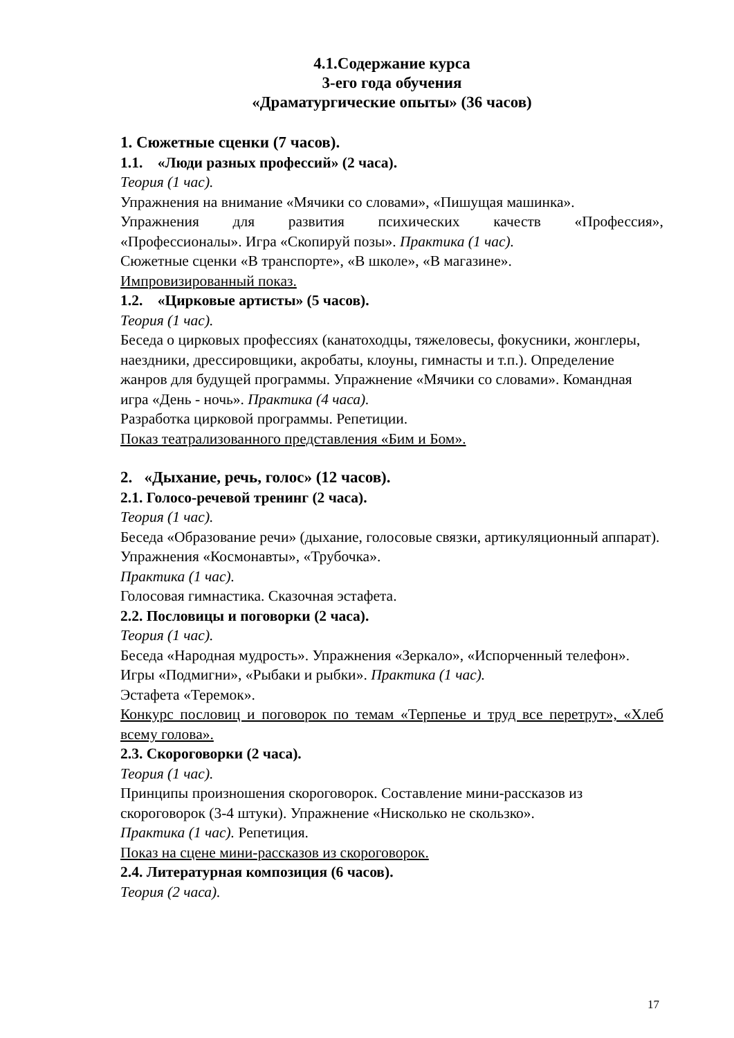4.1.Содержание курса
3-его года обучения
«Драматургические опыты» (36 часов)
1. Сюжетные сценки (7 часов).
1.1. «Люди разных профессий» (2 часа).
Теория (1 час).
Упражнения на внимание «Мячики со словами», «Пишущая машинка».
Упражнения для развития психических качеств «Профессия»,
«Профессионалы». Игра «Скопируй позы». Практика (1 час).
Сюжетные сценки «В транспорте», «В школе», «В магазине».
Импровизированный показ.
1.2. «Цирковые артисты» (5 часов).
Теория (1 час).
Беседа о цирковых профессиях (канатоходцы, тяжеловесы, фокусники, жонглеры, наездники, дрессировщики, акробаты, клоуны, гимнасты и т.п.). Определение жанров для будущей программы. Упражнение «Мячики со словами». Командная игра «День - ночь». Практика (4 часа).
Разработка цирковой программы. Репетиции.
Показ театрализованного представления «Бим и Бом».
2. «Дыхание, речь, голос» (12 часов).
2.1. Голосо-речевой тренинг (2 часа).
Теория (1 час).
Беседа «Образование речи» (дыхание, голосовые связки, артикуляционный аппарат). Упражнения «Космонавты», «Трубочка».
Практика (1 час).
Голосовая гимнастика. Сказочная эстафета.
2.2. Пословицы и поговорки (2 часа).
Теория (1 час).
Беседа «Народная мудрость». Упражнения «Зеркало», «Испорченный телефон». Игры «Подмигни», «Рыбаки и рыбки». Практика (1 час).
Эстафета «Теремок».
Конкурс пословиц и поговорок по темам «Терпенье и труд все перетрут», «Хлеб всему голова».
2.3. Скороговорки (2 часа).
Теория (1 час).
Принципы произношения скороговорок. Составление мини-рассказов из скороговорок (3-4 штуки). Упражнение «Нисколько не скользко».
Практика (1 час). Репетиция.
Показ на сцене мини-рассказов из скороговорок.
2.4. Литературная композиция (6 часов).
Теория (2 часа).
17